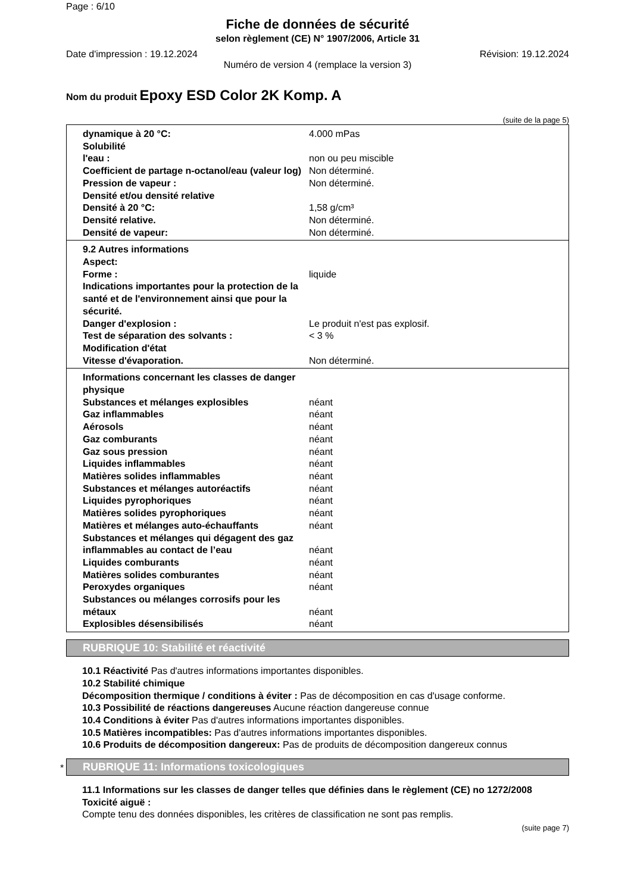Page : 6/10
Fiche de données de sécurité
selon règlement (CE) N° 1907/2006, Article 31
Date d'impression : 19.12.2024 Révision: 19.12.2024
Numéro de version 4 (remplace la version 3)
Nom du produit Epoxy ESD Color 2K Komp. A
(suite de la page 5)
| dynamique à 20 °C: | 4.000 mPas |
| Solubilité | |
| l'eau : | non ou peu miscible |
| Coefficient de partage n-octanol/eau (valeur log) | Non déterminé. |
| Pression de vapeur : | Non déterminé. |
| Densité et/ou densité relative | |
| Densité à 20 °C: | 1,58 g/cm³ |
| Densité relative. | Non déterminé. |
| Densité de vapeur: | Non déterminé. |
| 9.2 Autres informations | |
| Aspect: | |
| Forme : | liquide |
| Indications importantes pour la protection de la santé et de l'environnement ainsi que pour la sécurité. | |
| Danger d'explosion : | Le produit n'est pas explosif. |
| Test de séparation des solvants : | < 3 % |
| Modification d'état | |
| Vitesse d'évaporation. | Non déterminé. |
| Informations concernant les classes de danger physique | |
| Substances et mélanges explosibles | néant |
| Gaz inflammables | néant |
| Aérosols | néant |
| Gaz comburants | néant |
| Gaz sous pression | néant |
| Liquides inflammables | néant |
| Matières solides inflammables | néant |
| Substances et mélanges autoréactifs | néant |
| Liquides pyrophoriques | néant |
| Matières solides pyrophoriques | néant |
| Matières et mélanges auto-échauffants | néant |
| Substances et mélanges qui dégagent des gaz inflammables au contact de l’eau | néant |
| Liquides comburants | néant |
| Matières solides comburantes | néant |
| Peroxydes organiques | néant |
| Substances ou mélanges corrosifs pour les métaux | néant |
| Explosibles désensibilisés | néant |
RUBRIQUE 10: Stabilité et réactivité
10.1 Réactivité Pas d'autres informations importantes disponibles.
10.2 Stabilité chimique
Décomposition thermique / conditions à éviter : Pas de décomposition en cas d'usage conforme.
10.3 Possibilité de réactions dangereuses Aucune réaction dangereuse connue
10.4 Conditions à éviter Pas d'autres informations importantes disponibles.
10.5 Matières incompatibles: Pas d'autres informations importantes disponibles.
10.6 Produits de décomposition dangereux: Pas de produits de décomposition dangereux connus
*
RUBRIQUE 11: Informations toxicologiques
11.1 Informations sur les classes de danger telles que définies dans le règlement (CE) no 1272/2008
Toxicité aiguë :
Compte tenu des données disponibles, les critères de classification ne sont pas remplis.
(suite page 7)